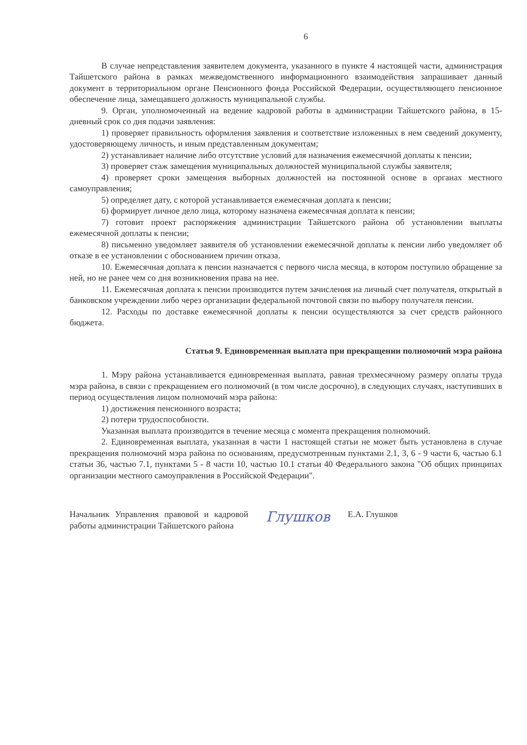6
В случае непредставления заявителем документа, указанного в пункте 4 настоящей части, администрация Тайшетского района в рамках межведомственного информационного взаимодействия запрашивает данный документ в территориальном органе Пенсионного фонда Российской Федерации, осуществляющего пенсионное обеспечение лица, замещавшего должность муниципальной службы.
9. Орган, уполномоченный на ведение кадровой работы в администрации Тайшетского района, в 15-дневный срок со дня подачи заявления:
1) проверяет правильность оформления заявления и соответствие изложенных в нем сведений документу, удостоверяющему личность, и иным представленным документам;
2) устанавливает наличие либо отсутствие условий для назначения ежемесячной доплаты к пенсии;
3) проверяет стаж замещения муниципальных должностей муниципальной службы заявителя;
4) проверяет сроки замещения выборных должностей на постоянной основе в органах местного самоуправления;
5) определяет дату, с которой устанавливается ежемесячная доплата к пенсии;
6) формирует личное дело лица, которому назначена ежемесячная доплата к пенсии;
7) готовит проект распоряжения администрации Тайшетского района об установлении выплаты ежемесячной доплаты к пенсии;
8) письменно уведомляет заявителя об установлении ежемесячной доплаты к пенсии либо уведомляет об отказе в ее установлении с обоснованием причин отказа.
10. Ежемесячная доплата к пенсии назначается с первого числа месяца, в котором поступило обращение за ней, но не ранее чем со дня возникновения права на нее.
11. Ежемесячная доплата к пенсии производится путем зачисления на личный счет получателя, открытый в банковском учреждении либо через организации федеральной почтовой связи по выбору получателя пенсии.
12. Расходы по доставке ежемесячной доплаты к пенсии осуществляются за счет средств районного бюджета.
Статья 9. Единовременная выплата при прекращении полномочий мэра района
1. Мэру района устанавливается единовременная выплата, равная трехмесячному размеру оплаты труда мэра района, в связи с прекращением его полномочий (в том числе досрочно), в следующих случаях, наступивших в период осуществления лицом полномочий мэра района:
1) достижения пенсионного возраста;
2) потери трудоспособности.
Указанная выплата производится в течение месяца с момента прекращения полномочий.
2. Единовременная выплата, указанная в части 1 настоящей статьи не может быть установлена в случае прекращения полномочий мэра района по основаниям, предусмотренным пунктами 2.1, 3, 6 - 9 части 6, частью 6.1 статьи 36, частью 7.1, пунктами 5 - 8 части 10, частью 10.1 статьи 40 Федерального закона "Об общих принципах организации местного самоуправления в Российской Федерации".
Начальник Управления правовой и кадровой работы администрации Тайшетского района
Глушков
Е.А. Глушков